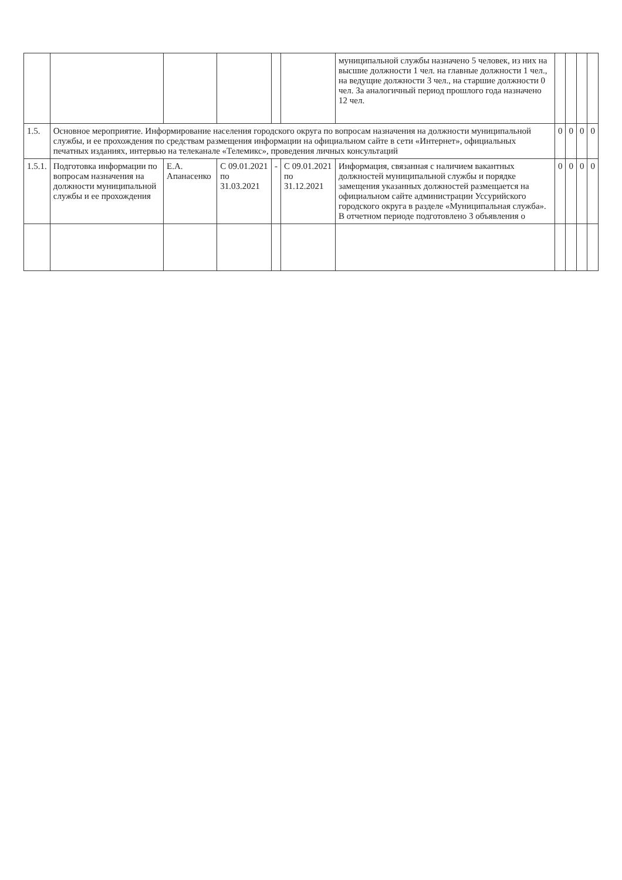| | | | | | | муниципальной службы назначено 5 человек, из них на высшие должности 1 чел. на главные должности 1 чел., на ведущие должности 3 чел., на старшие должности 0 чел. За аналогичный период прошлого года назначено 12 чел. | | | | |
| 1.5. | Основное мероприятие. Информирование населения городского округа по вопросам назначения на должности муниципальной службы, и ее прохождения по средствам размещения информации на официальном сайте в сети «Интернет», официальных печатных изданиях, интервью на телеканале «Телемикс», проведения личных консультаций | | | | | | 0 | 0 | 0 | 0 |
| 1.5.1. | Подготовка информации по вопросам назначения на должности муниципальной службы и ее прохождения | Е.А. Апанасенко | С 09.01.2021 по 31.03.2021 | - | С 09.01.2021 по 31.12.2021 | Информация, связанная с наличием вакантных должностей муниципальной службы и порядке замещения указанных должностей размещается на официальном сайте администрации Уссурийского городского округа в разделе «Муниципальная служба». В отчетном периоде подготовлено 3 объявления о | 0 | 0 | 0 | 0 |